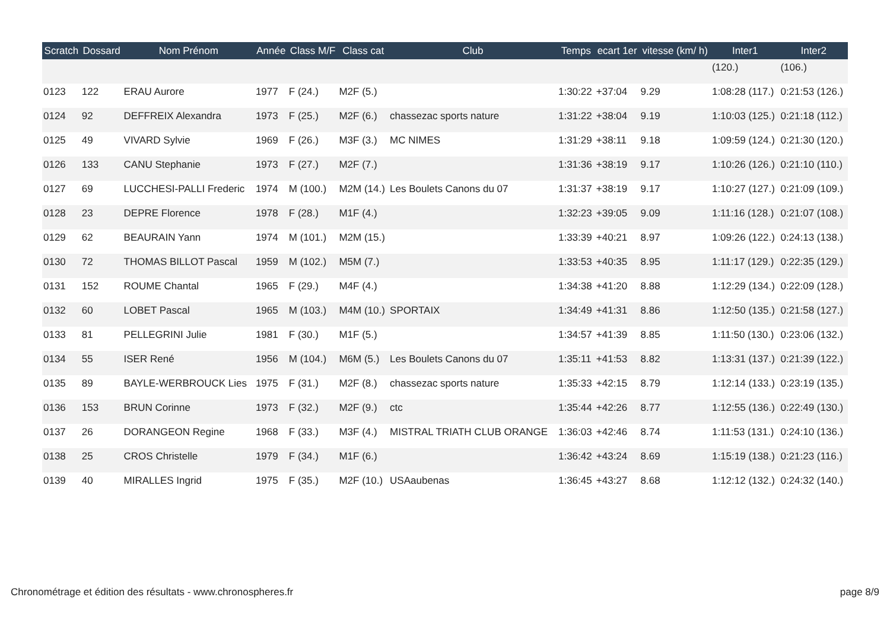| Scratch | Dossard | Nom Prénom | Année | Class M/F | Class cat | Club | Temps | ecart 1er | vitesse (km/ h) | Inter1 | Inter2 |
| --- | --- | --- | --- | --- | --- | --- | --- | --- | --- | --- | --- |
| | | | | | | | | | | (120.) | (106.) |
| 0123 | 122 | ERAU Aurore | 1977 | F (24.) | M2F (5.) | | 1:30:22 | +37:04 | 9.29 | 1:08:28 (117.) | 0:21:53 (126.) |
| 0124 | 92 | DEFFREIX Alexandra | 1973 | F (25.) | M2F (6.) | chassezac sports nature | 1:31:22 | +38:04 | 9.19 | 1:10:03 (125.) | 0:21:18 (112.) |
| 0125 | 49 | VIVARD Sylvie | 1969 | F (26.) | M3F (3.) | MC NIMES | 1:31:29 | +38:11 | 9.18 | 1:09:59 (124.) | 0:21:30 (120.) |
| 0126 | 133 | CANU Stephanie | 1973 | F (27.) | M2F (7.) | | 1:31:36 | +38:19 | 9.17 | 1:10:26 (126.) | 0:21:10 (110.) |
| 0127 | 69 | LUCCHESI-PALLI Frederic | 1974 | M (100.) | M2M (14.) | Les Boulets Canons du 07 | 1:31:37 | +38:19 | 9.17 | 1:10:27 (127.) | 0:21:09 (109.) |
| 0128 | 23 | DEPRE Florence | 1978 | F (28.) | M1F (4.) | | 1:32:23 | +39:05 | 9.09 | 1:11:16 (128.) | 0:21:07 (108.) |
| 0129 | 62 | BEAURAIN Yann | 1974 | M (101.) | M2M (15.) | | 1:33:39 | +40:21 | 8.97 | 1:09:26 (122.) | 0:24:13 (138.) |
| 0130 | 72 | THOMAS BILLOT Pascal | 1959 | M (102.) | M5M (7.) | | 1:33:53 | +40:35 | 8.95 | 1:11:17 (129.) | 0:22:35 (129.) |
| 0131 | 152 | ROUME Chantal | 1965 | F (29.) | M4F (4.) | | 1:34:38 | +41:20 | 8.88 | 1:12:29 (134.) | 0:22:09 (128.) |
| 0132 | 60 | LOBET Pascal | 1965 | M (103.) | M4M (10.) | SPORTAIX | 1:34:49 | +41:31 | 8.86 | 1:12:50 (135.) | 0:21:58 (127.) |
| 0133 | 81 | PELLEGRINI Julie | 1981 | F (30.) | M1F (5.) | | 1:34:57 | +41:39 | 8.85 | 1:11:50 (130.) | 0:23:06 (132.) |
| 0134 | 55 | ISER René | 1956 | M (104.) | M6M (5.) | Les Boulets Canons du 07 | 1:35:11 | +41:53 | 8.82 | 1:13:31 (137.) | 0:21:39 (122.) |
| 0135 | 89 | BAYLE-WERBROUCK Lies | 1975 | F (31.) | M2F (8.) | chassezac sports nature | 1:35:33 | +42:15 | 8.79 | 1:12:14 (133.) | 0:23:19 (135.) |
| 0136 | 153 | BRUN Corinne | 1973 | F (32.) | M2F (9.) | ctc | 1:35:44 | +42:26 | 8.77 | 1:12:55 (136.) | 0:22:49 (130.) |
| 0137 | 26 | DORANGEON Regine | 1968 | F (33.) | M3F (4.) | MISTRAL TRIATH CLUB ORANGE | 1:36:03 | +42:46 | 8.74 | 1:11:53 (131.) | 0:24:10 (136.) |
| 0138 | 25 | CROS Christelle | 1979 | F (34.) | M1F (6.) | | 1:36:42 | +43:24 | 8.69 | 1:15:19 (138.) | 0:21:23 (116.) |
| 0139 | 40 | MIRALLES Ingrid | 1975 | F (35.) | M2F (10.) | USAaubenas | 1:36:45 | +43:27 | 8.68 | 1:12:12 (132.) | 0:24:32 (140.) |
Chronométrage et édition des résultats - www.chronospheres.fr page 8/9